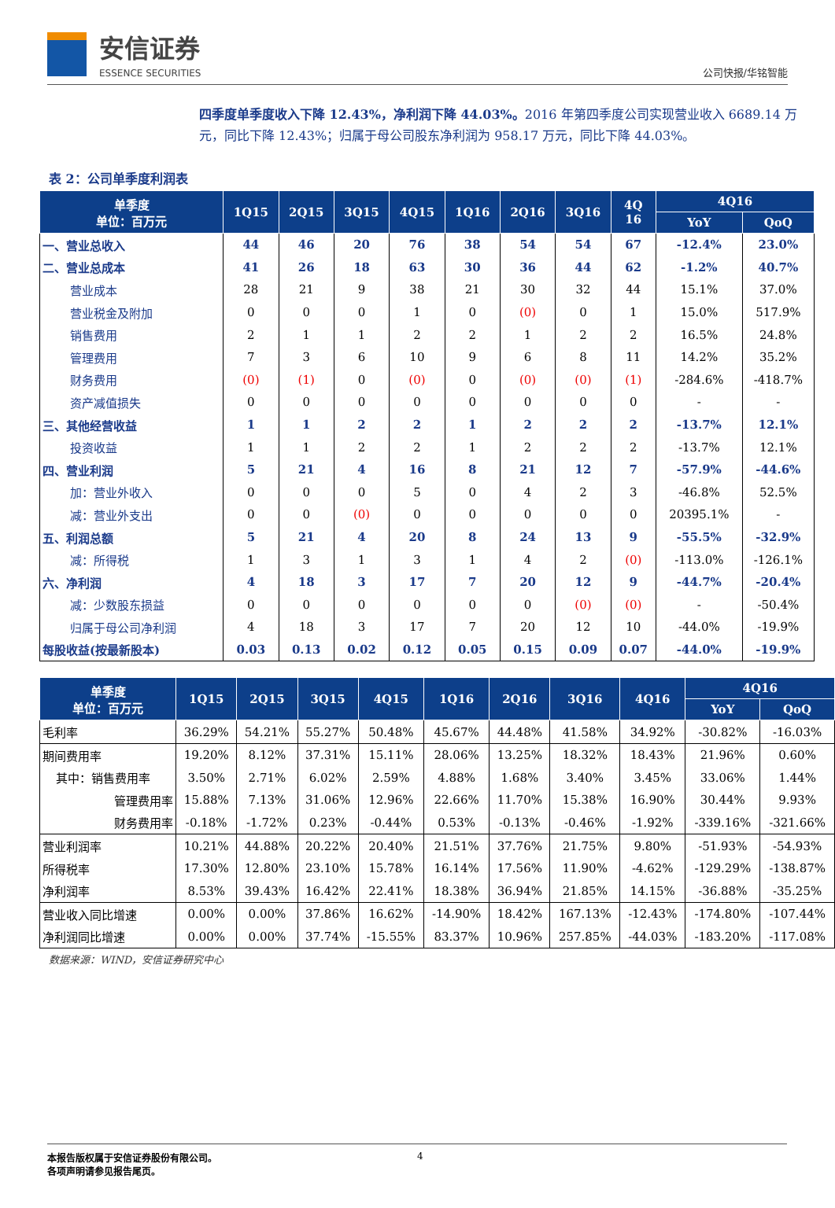安信证券
ESSENCE SECURITIES
公司快报/华铭智能
四季度单季度收入下降 12.43%，净利润下降 44.03%。2016 年第四季度公司实现营业收入 6689.14 万元，同比下降 12.43%；归属于母公司股东净利润为 958.17 万元，同比下降 44.03%。
表 2：公司单季度利润表
| 单季度 单位：百万元 | 1Q15 | 2Q15 | 3Q15 | 4Q15 | 1Q16 | 2Q16 | 3Q16 | 4Q 16 | 4Q16 | |
| --- | --- | --- | --- | --- | --- | --- | --- | --- | --- | --- |
| | | | | | | | | | YoY | QoQ |
| 一、营业总收入 | 44 | 46 | 20 | 76 | 38 | 54 | 54 | 67 | -12.4% | 23.0% |
| 二、营业总成本 | 41 | 26 | 18 | 63 | 30 | 36 | 44 | 62 | -1.2% | 40.7% |
| 营业成本 | 28 | 21 | 9 | 38 | 21 | 30 | 32 | 44 | 15.1% | 37.0% |
| 营业税金及附加 | 0 | 0 | 0 | 1 | 0 | (0) | 0 | 1 | 15.0% | 517.9% |
| 销售费用 | 2 | 1 | 1 | 2 | 2 | 1 | 2 | 2 | 16.5% | 24.8% |
| 管理费用 | 7 | 3 | 6 | 10 | 9 | 6 | 8 | 11 | 14.2% | 35.2% |
| 财务费用 | (0) | (1) | 0 | (0) | 0 | (0) | (0) | (1) | -284.6% | -418.7% |
| 资产减值损失 | 0 | 0 | 0 | 0 | 0 | 0 | 0 | 0 | - | - |
| 三、其他经营收益 | 1 | 1 | 2 | 2 | 1 | 2 | 2 | 2 | -13.7% | 12.1% |
| 投资收益 | 1 | 1 | 2 | 2 | 1 | 2 | 2 | 2 | -13.7% | 12.1% |
| 四、营业利润 | 5 | 21 | 4 | 16 | 8 | 21 | 12 | 7 | -57.9% | -44.6% |
| 加：营业外收入 | 0 | 0 | 0 | 5 | 0 | 4 | 2 | 3 | -46.8% | 52.5% |
| 减：营业外支出 | 0 | 0 | (0) | 0 | 0 | 0 | 0 | 0 | 20395.1% | - |
| 五、利润总额 | 5 | 21 | 4 | 20 | 8 | 24 | 13 | 9 | -55.5% | -32.9% |
| 减：所得税 | 1 | 3 | 1 | 3 | 1 | 4 | 2 | (0) | -113.0% | -126.1% |
| 六、净利润 | 4 | 18 | 3 | 17 | 7 | 20 | 12 | 9 | -44.7% | -20.4% |
| 减：少数股东损益 | 0 | 0 | 0 | 0 | 0 | 0 | (0) | (0) | - | -50.4% |
| 归属于母公司净利润 | 4 | 18 | 3 | 17 | 7 | 20 | 12 | 10 | -44.0% | -19.9% |
| 每股收益(按最新股本) | 0.03 | 0.13 | 0.02 | 0.12 | 0.05 | 0.15 | 0.09 | 0.07 | -44.0% | -19.9% |
| 单季度 单位：百万元 | 1Q15 | 2Q15 | 3Q15 | 4Q15 | 1Q16 | 2Q16 | 3Q16 | 4Q16 | 4Q16 | |
| --- | --- | --- | --- | --- | --- | --- | --- | --- | --- | --- |
| | | | | | | | | | YoY | QoQ |
| 毛利率 | 36.29% | 54.21% | 55.27% | 50.48% | 45.67% | 44.48% | 41.58% | 34.92% | -30.82% | -16.03% |
| 期间费用率 | 19.20% | 8.12% | 37.31% | 15.11% | 28.06% | 13.25% | 18.32% | 18.43% | 21.96% | 0.60% |
| 其中：销售费用率 | 3.50% | 2.71% | 6.02% | 2.59% | 4.88% | 1.68% | 3.40% | 3.45% | 33.06% | 1.44% |
| 管理费用率 | 15.88% | 7.13% | 31.06% | 12.96% | 22.66% | 11.70% | 15.38% | 16.90% | 30.44% | 9.93% |
| 财务费用率 | -0.18% | -1.72% | 0.23% | -0.44% | 0.53% | -0.13% | -0.46% | -1.92% | -339.16% | -321.66% |
| 营业利润率 | 10.21% | 44.88% | 20.22% | 20.40% | 21.51% | 37.76% | 21.75% | 9.80% | -51.93% | -54.93% |
| 所得税率 | 17.30% | 12.80% | 23.10% | 15.78% | 16.14% | 17.56% | 11.90% | -4.62% | -129.29% | -138.87% |
| 净利润率 | 8.53% | 39.43% | 16.42% | 22.41% | 18.38% | 36.94% | 21.85% | 14.15% | -36.88% | -35.25% |
| 营业收入同比增速 | 0.00% | 0.00% | 37.86% | 16.62% | -14.90% | 18.42% | 167.13% | -12.43% | -174.80% | -107.44% |
| 净利润同比增速 | 0.00% | 0.00% | 37.74% | -15.55% | 83.37% | 10.96% | 257.85% | -44.03% | -183.20% | -117.08% |
数据来源：WIND，安信证券研究中心
本报告版权属于安信证券股份有限公司。
各项声明请参见报告尾页。
4